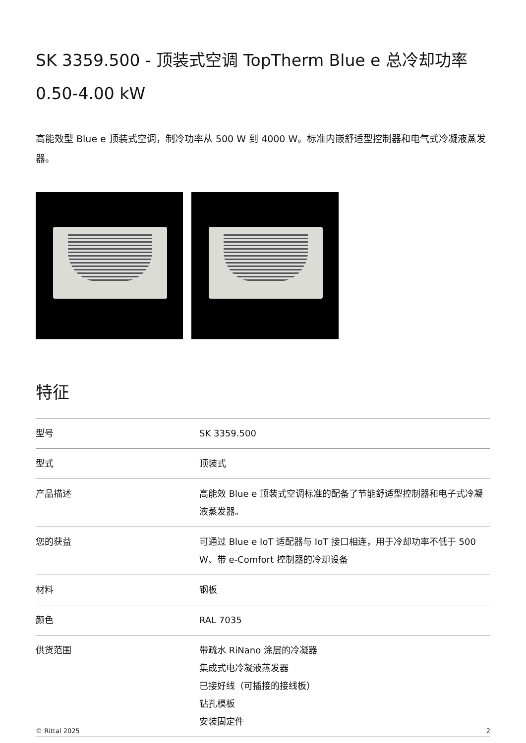SK 3359.500 - 顶装式空调 TopTherm Blue e 总冷却功率 0.50-4.00 kW
高能效型 Blue e 顶装式空调，制冷功率从 500 W 到 4000 W。标准内嵌舒适型控制器和电气式冷凝液蒸发器。
特征
| 型号 | SK 3359.500 |
| 型式 | 顶装式 |
| 产品描述 | 高能效 Blue e 顶装式空调标准的配备了节能舒适型控制器和电子式冷凝液蒸发器。 |
| 您的获益 | 可通过 Blue e IoT 适配器与 IoT 接口相连，用于冷却功率不低于 500 W、带 e-Comfort 控制器的冷却设备 |
| 材料 | 钢板 |
| 颜色 | RAL 7035 |
| 供货范围 | 带疏水 RiNano 涂层的冷凝器 集成式电冷凝液蒸发器 已接好线（可插接的接线板） 钻孔模板 安装固定件 |
© Rittal 2025 2